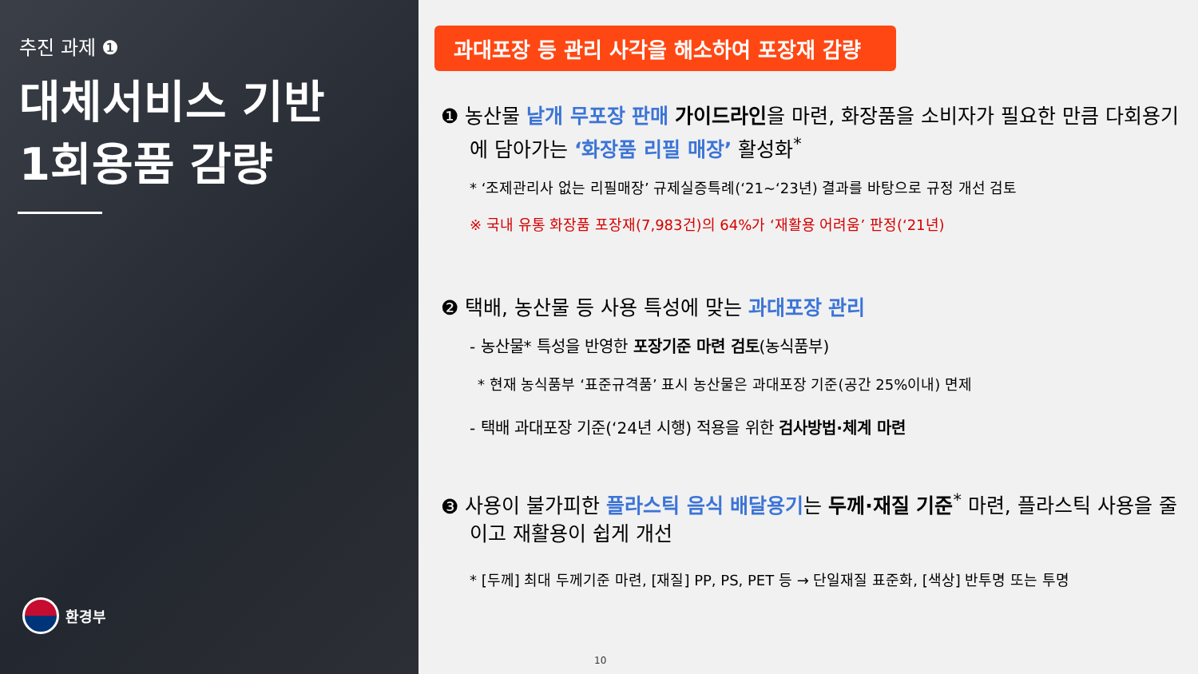추진 과제 ❶
대체서비스 기반
1회용품 감량
환경부
과대포장 등 관리 사각을 해소하여 포장재 감량
❶ 농산물 낱개 무포장 판매 가이드라인을 마련, 화장품을 소비자가 필요한 만큼 다회용기에 담아가는 ‘화장품 리필 매장’ 활성화<sup>*</sup>
* ‘조제관리사 없는 리필매장’ 규제실증특례(‘21~‘23년) 결과를 바탕으로 규정 개선 검토
※ 국내 유통 화장품 포장재(7,983건)의 64%가 ‘재활용 어려움’ 판정(‘21년)
❷ 택배, 농산물 등 사용 특성에 맞는 과대포장 관리
- 농산물* 특성을 반영한 포장기준 마련 검토(농식품부)
* 현재 농식품부 ‘표준규격품’ 표시 농산물은 과대포장 기준(공간 25%이내) 면제
- 택배 과대포장 기준(‘24년 시행) 적용을 위한 검사방법·체계 마련
❸ 사용이 불가피한 플라스틱 음식 배달용기는 두께·재질 기준<sup>*</sup> 마련, 플라스틱 사용을 줄이고 재활용이 쉽게 개선
* [두께] 최대 두께기준 마련, [재질] PP, PS, PET 등 → 단일재질 표준화, [색상] 반투명 또는 투명
10